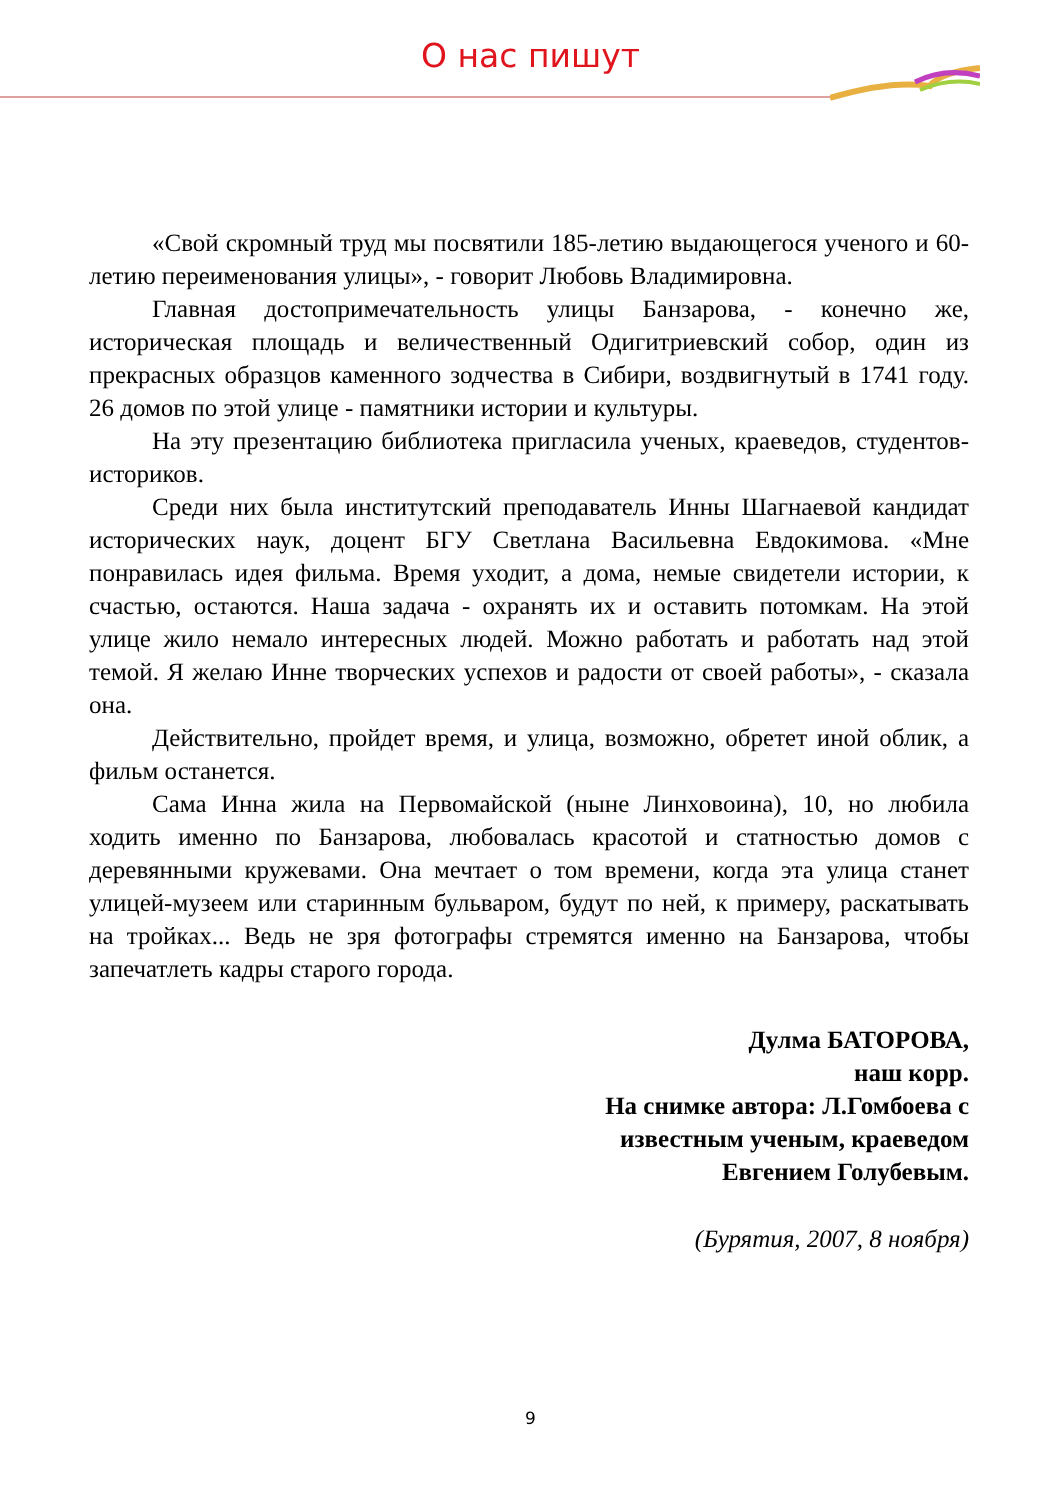О нас пишут
«Свой скромный труд мы посвятили 185-летию выдающегося ученого и 60-летию переименования улицы», - говорит Любовь Владимировна.
Главная достопримечательность улицы Банзарова, - конечно же, историческая площадь и величественный Одигитриевский собор, один из прекрасных образцов каменного зодчества в Сибири, воздвигнутый в 1741 году. 26 домов по этой улице - памятники истории и культуры.
На эту презентацию библиотека пригласила ученых, краеведов, студентов-историков.
Среди них была институтский преподаватель Инны Шагнаевой кандидат исторических наук, доцент БГУ Светлана Васильевна Евдокимова. «Мне понравилась идея фильма. Время уходит, а дома, немые свидетели истории, к счастью, остаются. Наша задача - охранять их и оставить потомкам. На этой улице жило немало интересных людей. Можно работать и работать над этой темой. Я желаю Инне творческих успехов и радости от своей работы», - сказала она.
Действительно, пройдет время, и улица, возможно, обретет иной облик, а фильм останется.
Сама Инна жила на Первомайской (ныне Линховоина), 10, но любила ходить именно по Банзарова, любовалась красотой и статностью домов с деревянными кружевами. Она мечтает о том времени, когда эта улица станет улицей-музеем или старинным бульваром, будут по ней, к примеру, раскатывать на тройках... Ведь не зря фотографы стремятся именно на Банзарова, чтобы запечатлеть кадры старого города.
Дулма БАТОРОВА,
наш корр.
На снимке автора: Л.Гомбоева с
известным ученым, краеведом
Евгением Голубевым.
(Бурятия, 2007, 8 ноября)
9